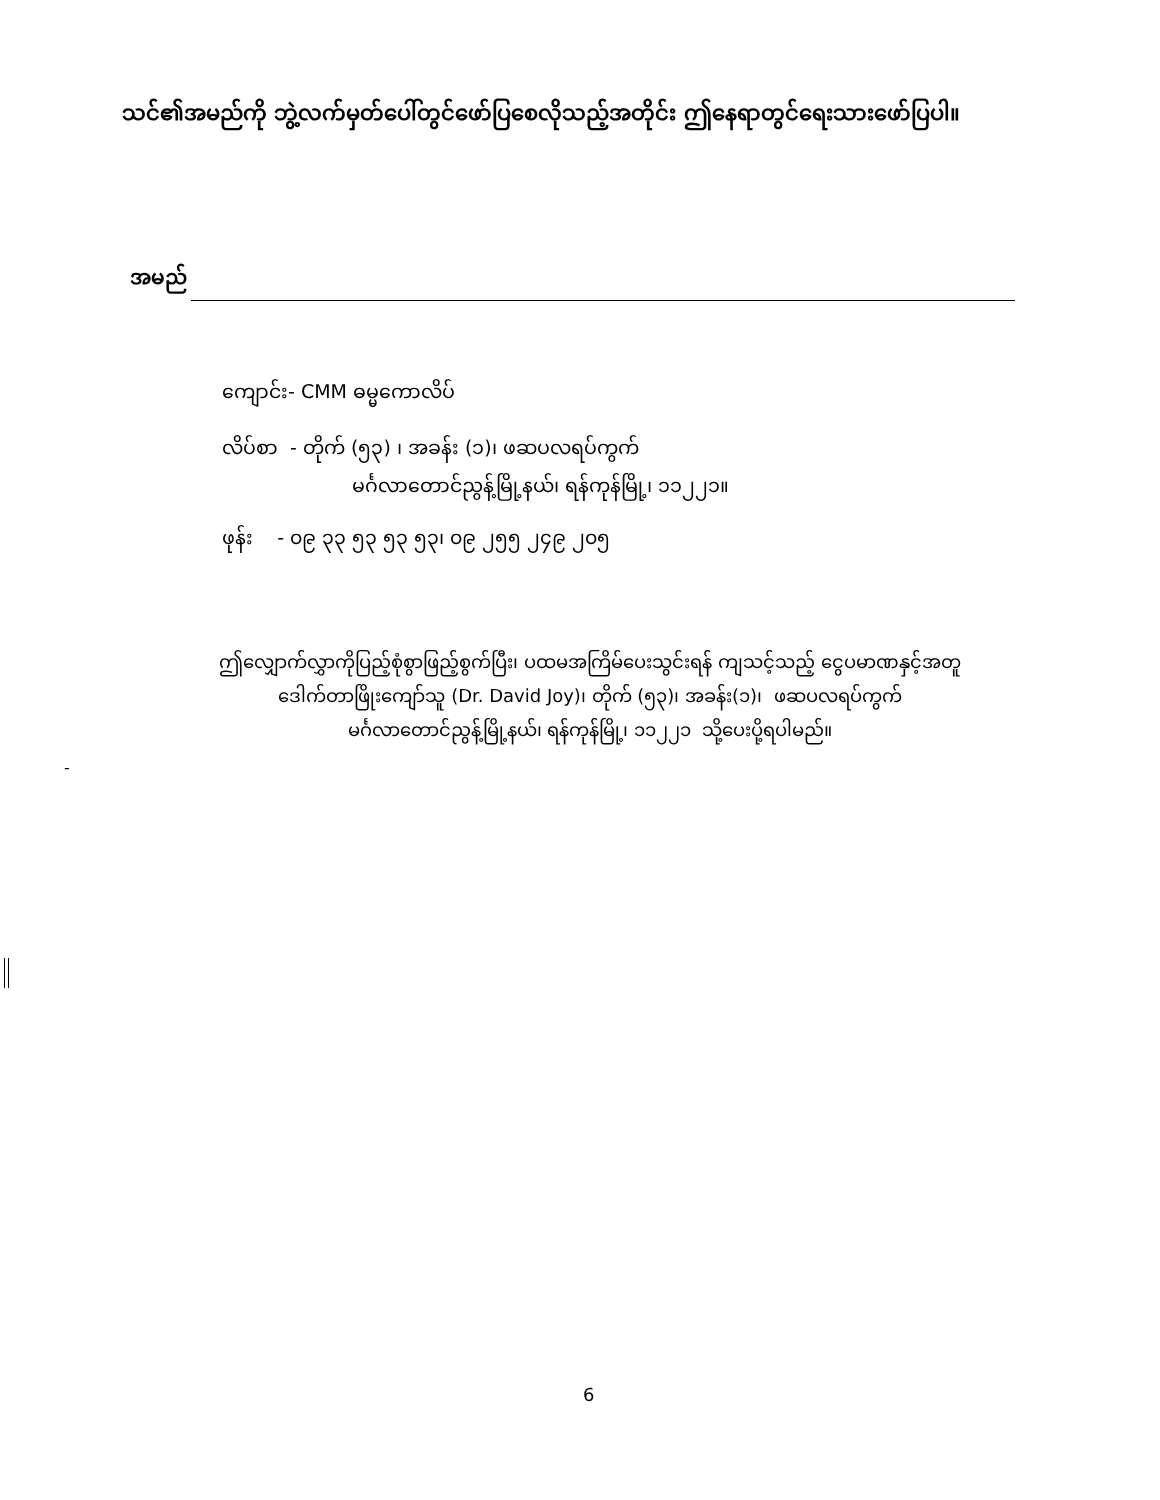သင်၏အမည်ကို ဘွဲ့လက်မှတ်ပေါ်တွင်ဖော်ပြစေလိုသည့်အတိုင်း ဤနေရာတွင်ရေးသားဖော်ပြပါ။
အမည်
ကျောင်း- CMM ဓမ္မကောလိပ်
လိပ်စာ - တိုက် (၅၃) ၊ အခန်း (၁)၊ ဖဆပလရပ်ကွက်
မင်္ဂလာတောင်ညွန့်မြို့နယ်၊ ရန်ကုန်မြို့၊ ၁၁၂၂၁။
ဖုန်း - ၀၉ ၃၃ ၅၃ ၅၃ ၅၃၊ ၀၉ ၂၅၅ ၂၄၉ ၂၀၅
ဤလျှောက်လွှာကိုပြည့်စုံစွာဖြည့်စွက်ပြီး၊ ပထမအကြိမ်ပေးသွင်းရန် ကျသင့်သည့် ငွေပမာဏနှင့်အတူ
ဒေါက်တာဖြိုးကျော်သူ (Dr. David Joy)၊ တိုက် (၅၃)၊ အခန်း(၁)၊ ဖဆပလရပ်ကွက်
မင်္ဂလာတောင်ညွန့်မြို့နယ်၊ ရန်ကုန်မြို့၊ ၁၁၂၂၁ သို့ပေးပို့ရပါမည်။
-
6